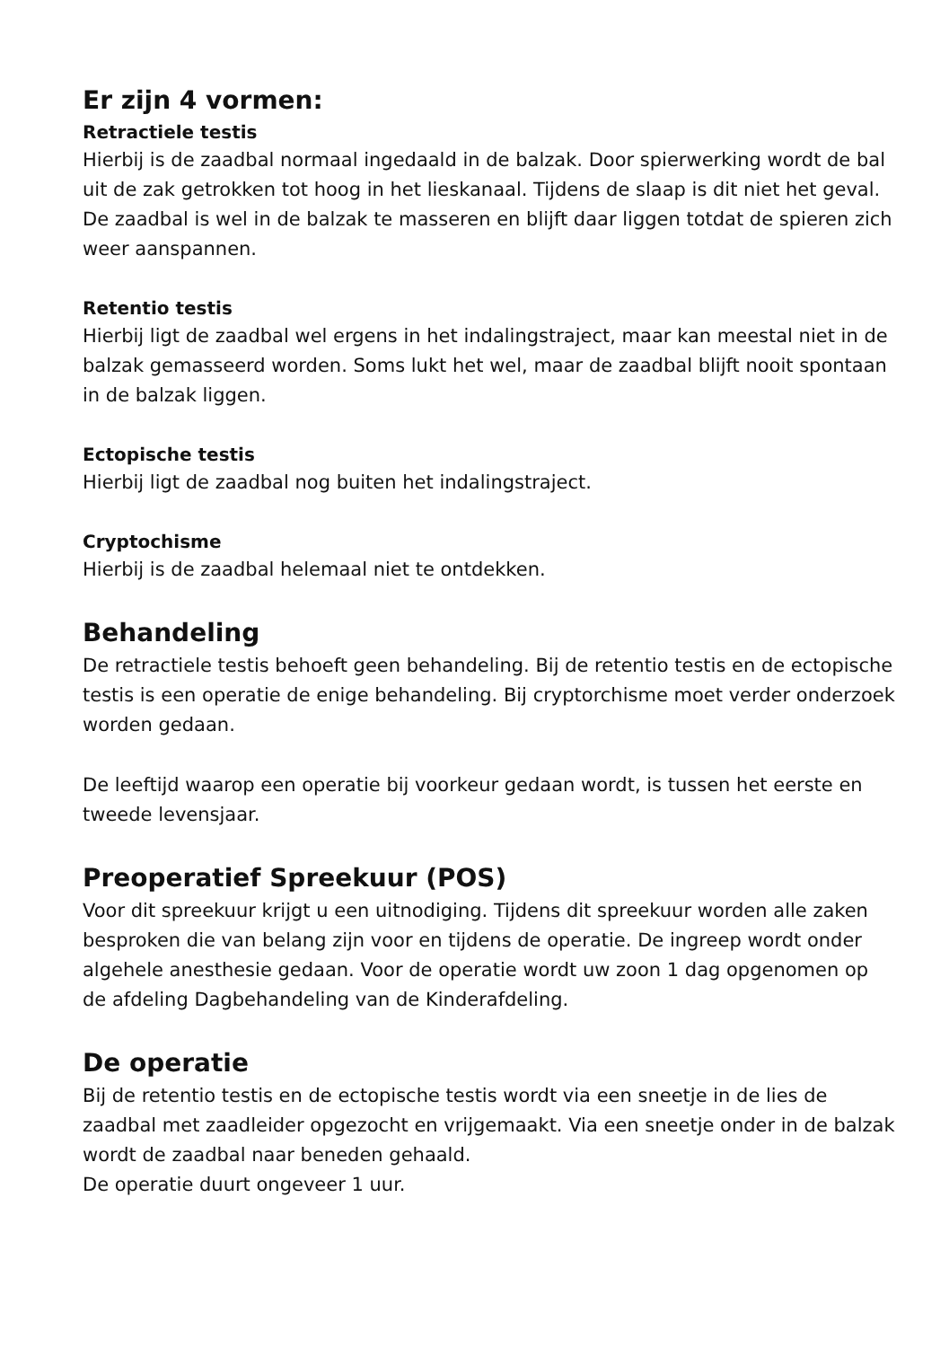Er zijn 4 vormen:
Retractiele testis
Hierbij is de zaadbal normaal ingedaald in de balzak. Door spierwerking wordt de bal uit de zak getrokken tot hoog in het lieskanaal. Tijdens de slaap is dit niet het geval. De zaadbal is wel in de balzak te masseren en blijft daar liggen totdat de spieren zich weer aanspannen.
Retentio testis
Hierbij ligt de zaadbal wel ergens in het indalingstraject, maar kan meestal niet in de balzak gemasseerd worden. Soms lukt het wel, maar de zaadbal blijft nooit spontaan in de balzak liggen.
Ectopische testis
Hierbij ligt de zaadbal nog buiten het indalingstraject.
Cryptochisme
Hierbij is de zaadbal helemaal niet te ontdekken.
Behandeling
De retractiele testis behoeft geen behandeling. Bij de retentio testis en de ectopische testis is een operatie de enige behandeling. Bij cryptorchisme moet verder onderzoek worden gedaan.
De leeftijd waarop een operatie bij voorkeur gedaan wordt, is tussen het eerste en tweede levensjaar.
Preoperatief Spreekuur (POS)
Voor dit spreekuur krijgt u een uitnodiging. Tijdens dit spreekuur worden alle zaken besproken die van belang zijn voor en tijdens de operatie. De ingreep wordt onder algehele anesthesie gedaan. Voor de operatie wordt uw zoon 1 dag opgenomen op de afdeling Dagbehandeling van de Kinderafdeling.
De operatie
Bij de retentio testis en de ectopische testis wordt via een sneetje in de lies de zaadbal met zaadleider opgezocht en vrijgemaakt. Via een sneetje onder in de balzak wordt de zaadbal naar beneden gehaald.
De operatie duurt ongeveer 1 uur.